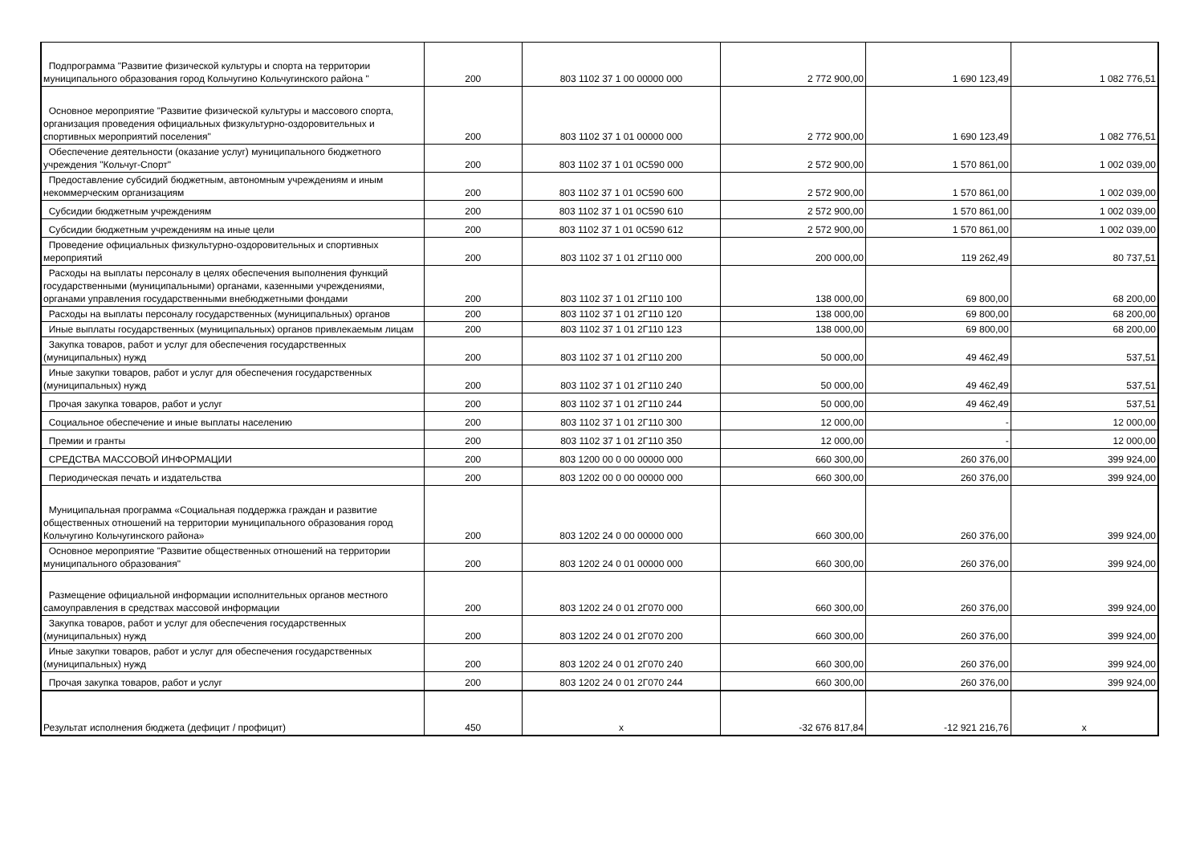| Подпрограмма "Развитие физической культуры и спорта на территории муниципального образования город Кольчугино Кольчугинского района " | 200 | 803 1102 37 1 00 00000 000 | 2 772 900,00 | 1 690 123,49 | 1 082 776,51 |
| Основное мероприятие "Развитие физической культуры и массового спорта, организация проведения официальных физкультурно-оздоровительных и спортивных мероприятий поселения" | 200 | 803 1102 37 1 01 00000 000 | 2 772 900,00 | 1 690 123,49 | 1 082 776,51 |
| Обеспечение деятельности (оказание услуг) муниципального бюджетного учреждения "Кольчуг-Спорт" | 200 | 803 1102 37 1 01 0С590 000 | 2 572 900,00 | 1 570 861,00 | 1 002 039,00 |
| Предоставление субсидий бюджетным, автономным учреждениям и иным некоммерческим организациям | 200 | 803 1102 37 1 01 0С590 600 | 2 572 900,00 | 1 570 861,00 | 1 002 039,00 |
| Субсидии бюджетным учреждениям | 200 | 803 1102 37 1 01 0С590 610 | 2 572 900,00 | 1 570 861,00 | 1 002 039,00 |
| Субсидии бюджетным учреждениям на иные цели | 200 | 803 1102 37 1 01 0С590 612 | 2 572 900,00 | 1 570 861,00 | 1 002 039,00 |
| Проведение официальных физкультурно-оздоровительных и спортивных мероприятий | 200 | 803 1102 37 1 01 2Г110 000 | 200 000,00 | 119 262,49 | 80 737,51 |
| Расходы на выплаты персоналу в целях обеспечения выполнения функций государственными (муниципальными) органами, казенными учреждениями, органами управления государственными внебюджетными фондами | 200 | 803 1102 37 1 01 2Г110 100 | 138 000,00 | 69 800,00 | 68 200,00 |
| Расходы на выплаты персоналу государственных (муниципальных) органов | 200 | 803 1102 37 1 01 2Г110 120 | 138 000,00 | 69 800,00 | 68 200,00 |
| Иные выплаты государственных (муниципальных) органов привлекаемым лицам | 200 | 803 1102 37 1 01 2Г110 123 | 138 000,00 | 69 800,00 | 68 200,00 |
| Закупка товаров, работ и услуг для обеспечения государственных (муниципальных) нужд | 200 | 803 1102 37 1 01 2Г110 200 | 50 000,00 | 49 462,49 | 537,51 |
| Иные закупки товаров, работ и услуг для обеспечения государственных (муниципальных) нужд | 200 | 803 1102 37 1 01 2Г110 240 | 50 000,00 | 49 462,49 | 537,51 |
| Прочая закупка товаров, работ и услуг | 200 | 803 1102 37 1 01 2Г110 244 | 50 000,00 | 49 462,49 | 537,51 |
| Социальное обеспечение и иные выплаты населению | 200 | 803 1102 37 1 01 2Г110 300 | 12 000,00 | - | 12 000,00 |
| Премии и гранты | 200 | 803 1102 37 1 01 2Г110 350 | 12 000,00 | - | 12 000,00 |
| СРЕДСТВА МАССОВОЙ ИНФОРМАЦИИ | 200 | 803 1200 00 0 00 00000 000 | 660 300,00 | 260 376,00 | 399 924,00 |
| Периодическая печать и издательства | 200 | 803 1202 00 0 00 00000 000 | 660 300,00 | 260 376,00 | 399 924,00 |
| Муниципальная программа «Социальная поддержка граждан и развитие общественных отношений на территории муниципального образования город Кольчугино Кольчугинского района» | 200 | 803 1202 24 0 00 00000 000 | 660 300,00 | 260 376,00 | 399 924,00 |
| Основное мероприятие "Развитие общественных отношений на территории муниципального образования" | 200 | 803 1202 24 0 01 00000 000 | 660 300,00 | 260 376,00 | 399 924,00 |
| Размещение официальной информации исполнительных органов местного самоуправления в средствах массовой информации | 200 | 803 1202 24 0 01 2Г070 000 | 660 300,00 | 260 376,00 | 399 924,00 |
| Закупка товаров, работ и услуг для обеспечения государственных (муниципальных) нужд | 200 | 803 1202 24 0 01 2Г070 200 | 660 300,00 | 260 376,00 | 399 924,00 |
| Иные закупки товаров, работ и услуг для обеспечения государственных (муниципальных) нужд | 200 | 803 1202 24 0 01 2Г070 240 | 660 300,00 | 260 376,00 | 399 924,00 |
| Прочая закупка товаров, работ и услуг | 200 | 803 1202 24 0 01 2Г070 244 | 660 300,00 | 260 376,00 | 399 924,00 |
| Результат исполнения бюджета (дефицит / профицит) | 450 | x | -32 676 817,84 | -12 921 216,76 | x |